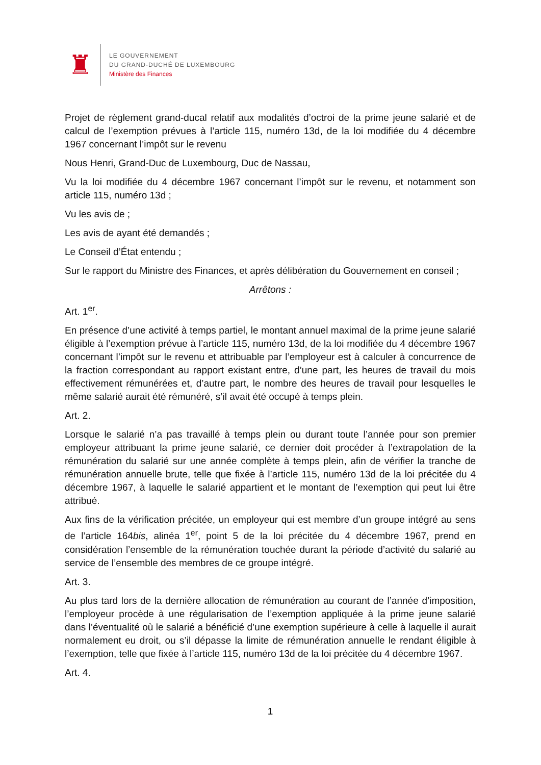♜
LE GOUVERNEMENT
DU GRAND-DUCHÉ DE LUXEMBOURG
Ministère des Finances
Projet de règlement grand-ducal relatif aux modalités d’octroi de la prime jeune salarié et de calcul de l’exemption prévues à l’article 115, numéro 13d, de la loi modifiée du 4 décembre 1967 concernant l’impôt sur le revenu
Nous Henri, Grand-Duc de Luxembourg, Duc de Nassau,
Vu la loi modifiée du 4 décembre 1967 concernant l’impôt sur le revenu, et notamment son article 115, numéro 13d ;
Vu les avis de ;
Les avis de ayant été demandés ;
Le Conseil d’État entendu ;
Sur le rapport du Ministre des Finances, et après délibération du Gouvernement en conseil ;
Arrêtons :
Art. 1<sup>er</sup>.
En présence d’une activité à temps partiel, le montant annuel maximal de la prime jeune salarié éligible à l’exemption prévue à l’article 115, numéro 13d, de la loi modifiée du 4 décembre 1967 concernant l’impôt sur le revenu et attribuable par l’employeur est à calculer à concurrence de la fraction correspondant au rapport existant entre, d’une part, les heures de travail du mois effectivement rémunérées et, d’autre part, le nombre des heures de travail pour lesquelles le même salarié aurait été rémunéré, s’il avait été occupé à temps plein.
Art. 2.
Lorsque le salarié n’a pas travaillé à temps plein ou durant toute l’année pour son premier employeur attribuant la prime jeune salarié, ce dernier doit procéder à l’extrapolation de la rémunération du salarié sur une année complète à temps plein, afin de vérifier la tranche de rémunération annuelle brute, telle que fixée à l’article 115, numéro 13d de la loi précitée du 4 décembre 1967, à laquelle le salarié appartient et le montant de l’exemption qui peut lui être attribué.
Aux fins de la vérification précitée, un employeur qui est membre d’un groupe intégré au sens de l’article 164bis, alinéa 1<sup>er</sup>, point 5 de la loi précitée du 4 décembre 1967, prend en considération l’ensemble de la rémunération touchée durant la période d’activité du salarié au service de l’ensemble des membres de ce groupe intégré.
Art. 3.
Au plus tard lors de la dernière allocation de rémunération au courant de l’année d’imposition, l’employeur procède à une régularisation de l’exemption appliquée à la prime jeune salarié dans l’éventualité où le salarié a bénéficié d’une exemption supérieure à celle à laquelle il aurait normalement eu droit, ou s’il dépasse la limite de rémunération annuelle le rendant éligible à l’exemption, telle que fixée à l’article 115, numéro 13d de la loi précitée du 4 décembre 1967.
Art. 4.
1